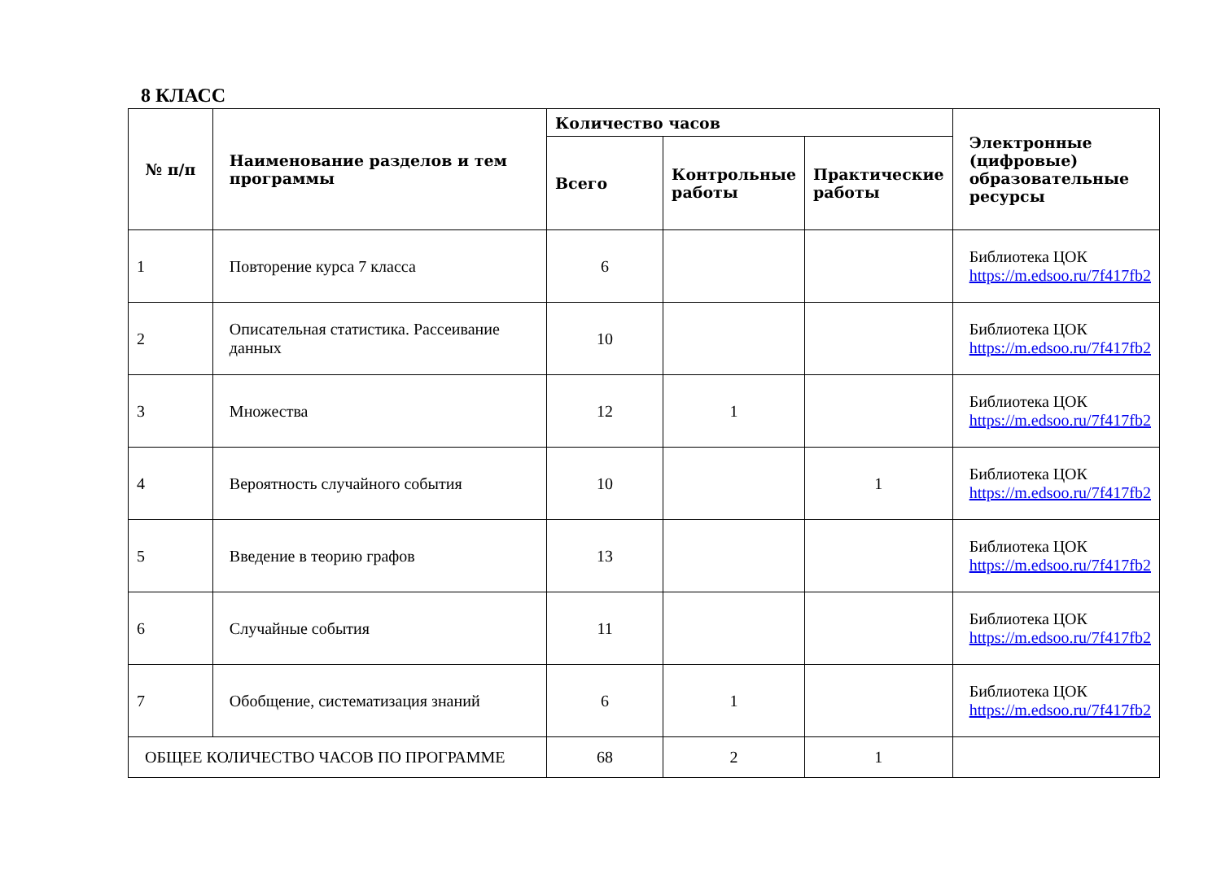8 КЛАСС
| № п/п | Наименование разделов и тем программы | Количество часов | | | Электронные (цифровые) образовательные ресурсы |
| --- | --- | --- | --- | --- | --- |
| | | Всего | Контрольные работы | Практические работы | |
| 1 | Повторение курса 7 класса | 6 | | | Библиотека ЦОК https://m.edsoo.ru/7f417fb2 |
| 2 | Описательная статистика. Рассеивание данных | 10 | | | Библиотека ЦОК https://m.edsoo.ru/7f417fb2 |
| 3 | Множества | 12 | 1 | | Библиотека ЦОК https://m.edsoo.ru/7f417fb2 |
| 4 | Вероятность случайного события | 10 | | 1 | Библиотека ЦОК https://m.edsoo.ru/7f417fb2 |
| 5 | Введение в теорию графов | 13 | | | Библиотека ЦОК https://m.edsoo.ru/7f417fb2 |
| 6 | Случайные события | 11 | | | Библиотека ЦОК https://m.edsoo.ru/7f417fb2 |
| 7 | Обобщение, систематизация знаний | 6 | 1 | | Библиотека ЦОК https://m.edsoo.ru/7f417fb2 |
| ОБЩЕЕ КОЛИЧЕСТВО ЧАСОВ ПО ПРОГРАММЕ | | 68 | 2 | 1 | |